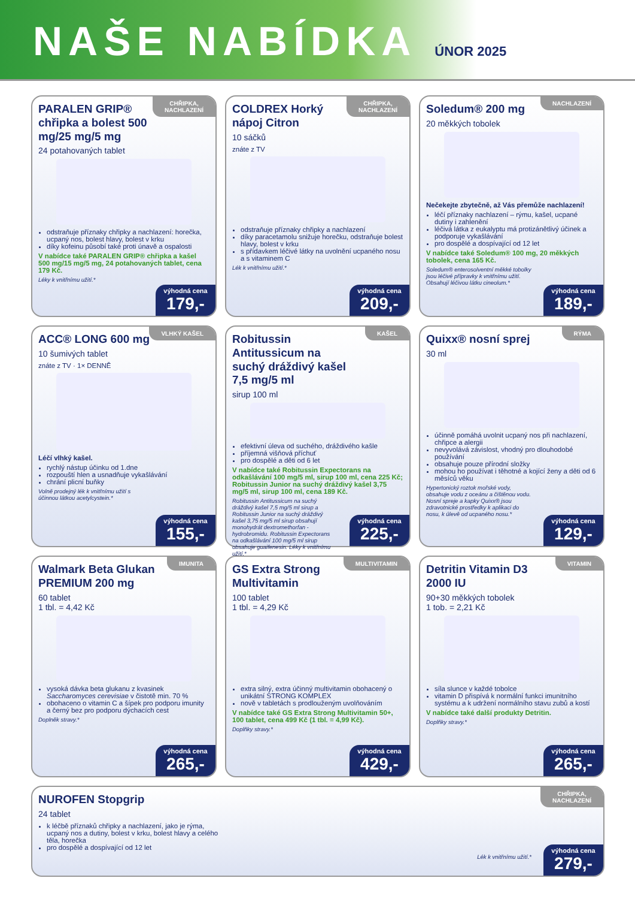NAŠE NABÍDKA
ÚNOR 2025
CHŘIPKA,
NACHLAZENÍ
PARALEN GRIP® chřipka a bolest 500 mg/25 mg/5 mg
24 potahovaných tablet
odstraňuje příznaky chřipky a nachlazení: horečka, ucpaný nos, bolest hlavy, bolest v krku
díky kofeinu působí také proti únavě a ospalosti
V nabídce také PARALEN GRIP® chřipka a kašel 500 mg/15 mg/5 mg, 24 potahovaných tablet, cena 179 Kč.
Léky k vnitřnímu užití.*
výhodná cena
179,-
CHŘIPKA,
NACHLAZENÍ
COLDREX Horký nápoj Citron
10 sáčků
znáte z TV
odstraňuje příznaky chřipky a nachlazení
díky paracetamolu snižuje horečku, odstraňuje bolest hlavy, bolest v krku
s přídavkem léčivé látky na uvolnění ucpaného nosu a s vitaminem C
Lék k vnitřnímu užití.*
výhodná cena
209,-
NACHLAZENÍ
Soledum® 200 mg
20 měkkých tobolek
Nečekejte zbytečně, až Vás přemůže nachlazení!
léčí příznaky nachlazení – rýmu, kašel, ucpané dutiny i zahlenění
léčivá látka z eukalyptu má protizánětlivý účinek a podporuje vykašlávání
pro dospělé a dospívající od 12 let
V nabídce také Soledum® 100 mg, 20 měkkých tobolek, cena 165 Kč.
Soledum® enterosolventní měkké tobolky jsou léčivé přípravky k vnitřnímu užití. Obsahují léčivou látku cineolum.*
výhodná cena
189,-
VLHKÝ KAŠEL
ACC® LONG 600 mg
10 šumivých tablet
znáte z TV · 1× DENNĚ
Léčí vlhký kašel.
rychlý nástup účinku od 1.dne
rozpouští hlen a usnadňuje vykašlávání
chrání plicní buňky
Volně prodejný lék k vnitřnímu užití s účinnou látkou acetylcystein.*
výhodná cena
155,-
KAŠEL
Robitussin Antitussicum na suchý dráždivý kašel 7,5 mg/5 ml
sirup 100 ml
efektivní úleva od suchého, dráždivého kašle
příjemná višňová příchuť
pro dospělé a děti od 6 let
V nabídce také Robitussin Expectorans na odkašlávání 100 mg/5 ml, sirup 100 ml, cena 225 Kč; Robitussin Junior na suchý dráždivý kašel 3,75 mg/5 ml, sirup 100 ml, cena 189 Kč.
Robitussin Antitussicum na suchý dráždivý kašel 7,5 mg/5 ml sirup a Robitussin Junior na suchý dráždivý kašel 3,75 mg/5 ml sirup obsahují monohydrát dextromethorfan -hydrobromidu. Robitussin Expectorans na odkašlávání 100 mg/5 ml sirup obsahuje guaifenesin. Léky k vnitřnímu užití.*
výhodná cena
225,-
RÝMA
Quixx® nosní sprej
30 ml
účinně pomáhá uvolnit ucpaný nos při nachlazení, chřipce a alergii
nevyvolává závislost, vhodný pro dlouhodobé používání
obsahuje pouze přírodní složky
mohou ho používat i těhotné a kojící ženy a děti od 6 měsíců věku
Hypertonický roztok mořské vody, obsahuje vodu z oceánu a čištěnou vodu. Nosní spreje a kapky Quixx® jsou zdravotnické prostředky k aplikaci do nosu, k úlevě od ucpaného nosu.*
výhodná cena
129,-
IMUNITA
Walmark Beta Glukan PREMIUM 200 mg
60 tablet
1 tbl. = 4,42 Kč
vysoká dávka beta glukanu z kvasinek Saccharomyces cerevisiae v čistotě min. 70 %
obohaceno o vitamin C a šípek pro podporu imunity a černý bez pro podporu dýchacích cest
Doplněk stravy.*
výhodná cena
265,-
MULTIVITAMIN
GS Extra Strong Multivitamin
100 tablet
1 tbl. = 4,29 Kč
extra silný, extra účinný multivitamin obohacený o unikátní STRONG KOMPLEX
nově v tabletách s prodlouženým uvolňováním
V nabídce také GS Extra Strong Multivitamin 50+, 100 tablet, cena 499 Kč (1 tbl. = 4,99 Kč).
Doplňky stravy.*
výhodná cena
429,-
VITAMIN
Detritin Vitamin D3 2000 IU
90+30 měkkých tobolek
1 tob. = 2,21 Kč
síla slunce v každé tobolce
vitamin D přispívá k normální funkci imunitního systému a k udržení normálního stavu zubů a kostí
V nabídce také další produkty Detritin.
Doplňky stravy.*
výhodná cena
265,-
CHŘIPKA,
NACHLAZENÍ
NUROFEN Stopgrip
24 tablet
k léčbě příznaků chřipky a nachlazení, jako je rýma, ucpaný nos a dutiny, bolest v krku, bolest hlavy a celého těla, horečka
pro dospělé a dospívající od 12 let
Lék k vnitřnímu užití.*
výhodná cena
279,-